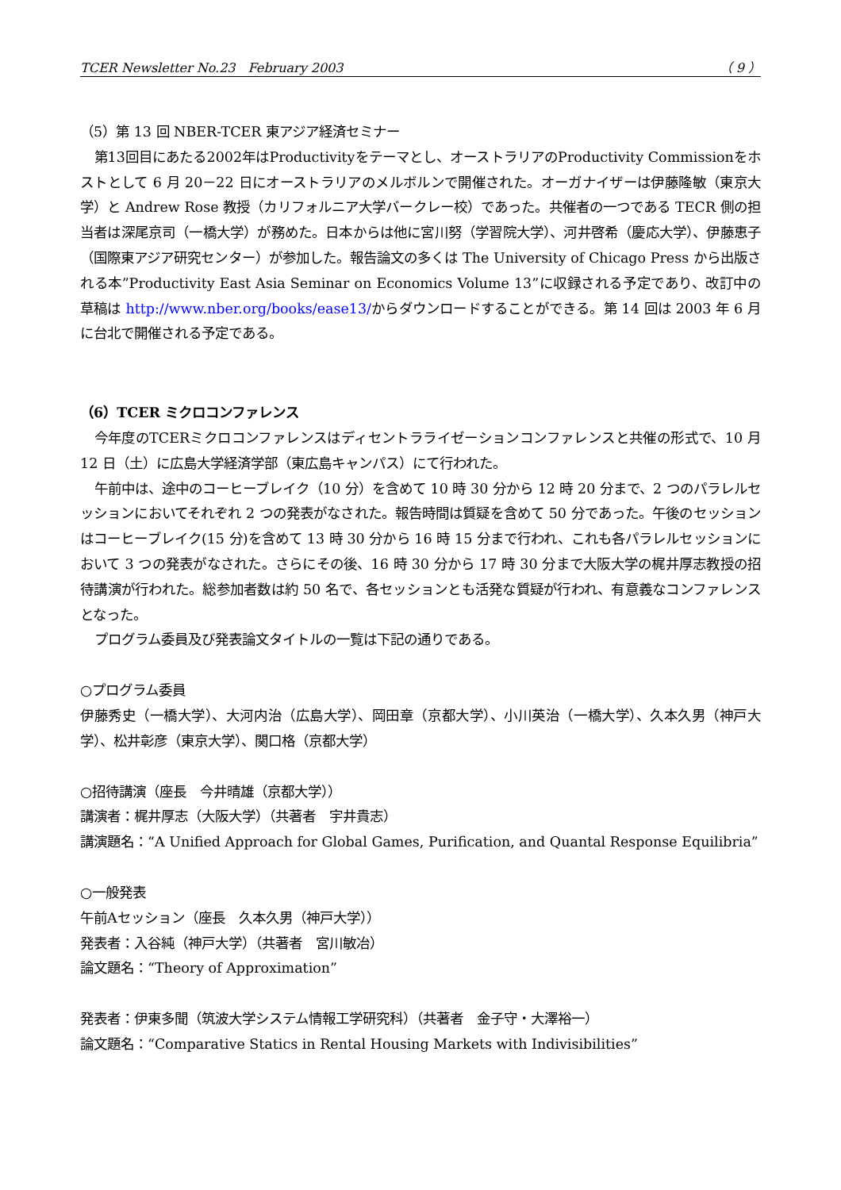TCER Newsletter No.23　February 2003 （ 9 ）
（5）第 13 回 NBER-TCER 東アジア経済セミナー
第13回目にあたる2002年はProductivityをテーマとし、オーストラリアのProductivity Commissionをホストとして 6 月 20－22 日にオーストラリアのメルボルンで開催された。オーガナイザーは伊藤隆敏（東京大学）と Andrew Rose 教授（カリフォルニア大学バークレー校）であった。共催者の一つである TECR 側の担当者は深尾京司（一橋大学）が務めた。日本からは他に宮川努（学習院大学）、河井啓希（慶応大学）、伊藤恵子（国際東アジア研究センター）が参加した。報告論文の多くは The University of Chicago Press から出版される本”Productivity East Asia Seminar on Economics Volume 13”に収録される予定であり、改訂中の草稿は http://www.nber.org/books/ease13/からダウンロードすることができる。第 14 回は 2003 年 6 月に台北で開催される予定である。
（6）TCER ミクロコンファレンス
今年度のTCERミクロコンファレンスはディセントラライゼーションコンファレンスと共催の形式で、10 月 12 日（土）に広島大学経済学部（東広島キャンパス）にて行われた。
午前中は、途中のコーヒーブレイク（10 分）を含めて 10 時 30 分から 12 時 20 分まで、2 つのパラレルセッションにおいてそれぞれ 2 つの発表がなされた。報告時間は質疑を含めて 50 分であった。午後のセッションはコーヒーブレイク(15 分)を含めて 13 時 30 分から 16 時 15 分まで行われ、これも各パラレルセッションにおいて 3 つの発表がなされた。さらにその後、16 時 30 分から 17 時 30 分まで大阪大学の梶井厚志教授の招待講演が行われた。総参加者数は約 50 名で、各セッションとも活発な質疑が行われ、有意義なコンファレンスとなった。
プログラム委員及び発表論文タイトルの一覧は下記の通りである。
○プログラム委員
伊藤秀史（一橋大学）、大河内治（広島大学）、岡田章（京都大学）、小川英治（一橋大学）、久本久男（神戸大学）、松井彰彦（東京大学）、関口格（京都大学）
○招待講演（座長　今井晴雄（京都大学））
講演者：梶井厚志（大阪大学）（共著者　宇井貴志）
講演題名：“A Unified Approach for Global Games, Purification, and Quantal Response Equilibria”
○一般発表
午前Aセッション（座長　久本久男（神戸大学））
発表者：入谷純（神戸大学）（共著者　宮川敏冶）
論文題名：“Theory of Approximation”
発表者：伊東多聞（筑波大学システム情報工学研究科）（共著者　金子守・大澤裕一）
論文題名：“Comparative Statics in Rental Housing Markets with Indivisibilities”